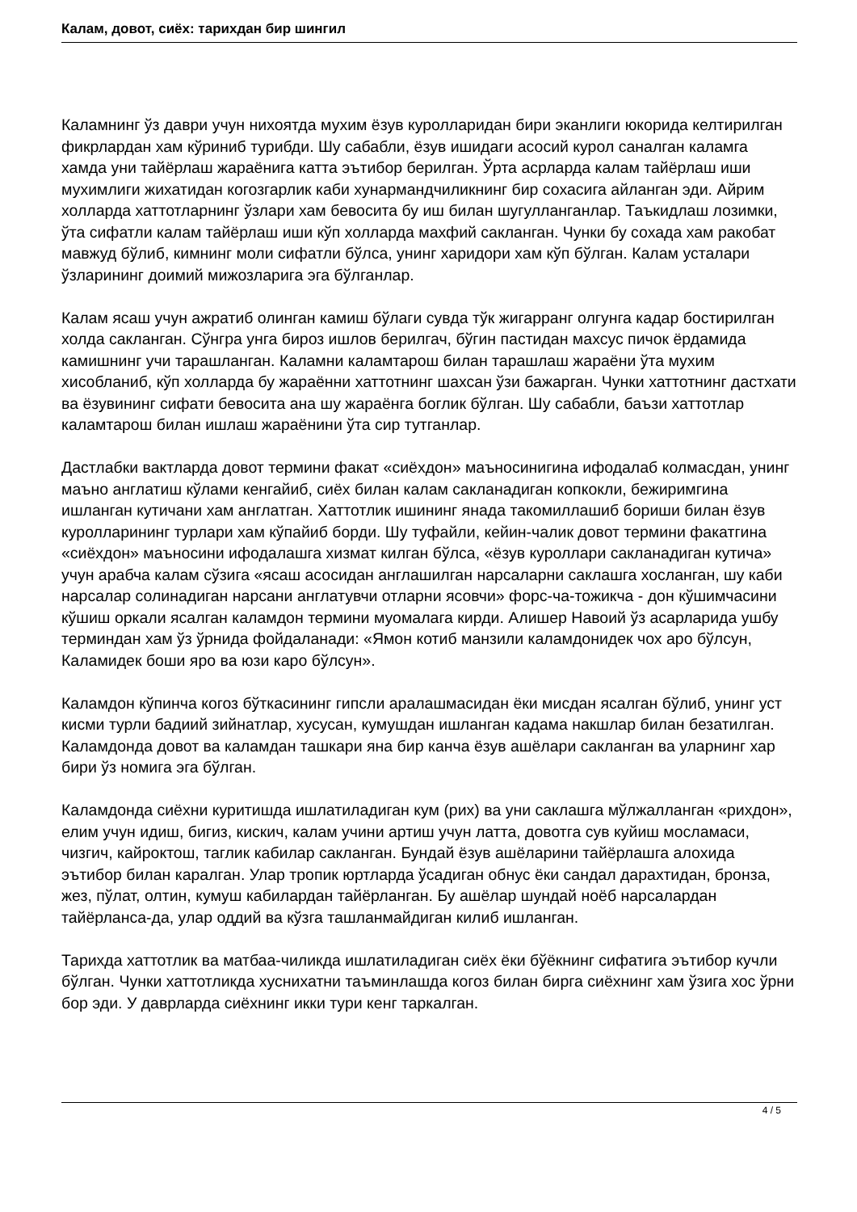Калам, довот, сиёх: тарихдан бир шингил
Каламнинг ўз даври учун нихоятда мухим ёзув куролларидан бири эканлиги юкорида келтирилган фикрлардан хам кўриниб турибди. Шу сабабли, ёзув ишидаги асосий курол саналган каламга хамда уни тайёрлаш жараёнига катта эътибор берилган. Ўрта асрларда калам тайёрлаш иши мухимлиги жихатидан когозгарлик каби хунармандчиликнинг бир сохасига айланган эди. Айрим холларда хаттотларнинг ўзлари хам бевосита бу иш билан шугулланганлар. Таъкидлаш лозимки, ўта сифатли калам тайёрлаш иши кўп холларда махфий сакланган. Чунки бу сохада хам ракобат мавжуд бўлиб, кимнинг моли сифатли бўлса, унинг харидори хам кўп бўлган. Калам усталари ўзларининг доимий мижозларига эга бўлганлар.
Калам ясаш учун ажратиб олинган камиш бўлаги сувда тўк жигарранг олгунга кадар бостирилган холда сакланган. Сўнгра унга бироз ишлов берилгач, бўгин пастидан махсус пичок ёрдамида камишнинг учи тарашланган. Каламни каламтарош билан тарашлаш жараёни ўта мухим хисобланиб, кўп холларда бу жараённи хаттотнинг шахсан ўзи бажарган. Чунки хаттотнинг дастхати ва ёзувининг сифати бевосита ана шу жараёнга боглик бўлган. Шу сабабли, баъзи хаттотлар каламтарош билан ишлаш жараёнини ўта сир тутганлар.
Дастлабки вактларда довот термини факат «сиёхдон» маъносинигина ифодалаб колмасдан, унинг маъно англатиш кўлами кенгайиб, сиёх билан калам сакланадиган копкокли, бежиримгина ишланган кутичани хам англатган. Хаттотлик ишининг янада такомиллашиб бориши билан ёзув куролларининг турлари хам кўпайиб борди. Шу туфайли, кейин-чалик довот термини факатгина «сиёхдон» маъносини ифодалашга хизмат килган бўлса, «ёзув куроллари сакланадиган кутича» учун арабча калам сўзига «ясаш асосидан англашилган нарсаларни саклашга хосланган, шу каби нарсалар солинадиган нарсани англатувчи отларни ясовчи» форс-ча-тожикча - дон кўшимчасини кўшиш оркали ясалган каламдон термини муомалага кирди. Алишер Навоий ўз асарларида ушбу терминдан хам ўз ўрнида фойдаланади: «Ямон котиб манзили каламдонидек чох аро бўлсун, Каламидек боши яро ва юзи каро бўлсун».
Каламдон кўпинча когоз бўткасининг гипсли аралашмасидан ёки мисдан ясалган бўлиб, унинг уст кисми турли бадиий зийнатлар, хусусан, кумушдан ишланган кадама накшлар билан безатилган. Каламдонда довот ва каламдан ташкари яна бир канча ёзув ашёлари сакланган ва уларнинг хар бири ўз номига эга бўлган.
Каламдонда сиёхни куритишда ишлатиладиган кум (рих) ва уни саклашга мўлжалланган «рихдон», елим учун идиш, бигиз, кискич, калам учини артиш учун латта, довотга сув куйиш мосламаси, чизгич, кайроктош, таглик кабилар сакланган. Бундай ёзув ашёларини тайёрлашга алохида эътибор билан каралган. Улар тропик юртларда ўсадиган обнус ёки сандал дарахтидан, бронза, жез, пўлат, олтин, кумуш кабилардан тайёрланган. Бу ашёлар шундай ноёб нарсалардан тайёрланса-да, улар оддий ва кўзга ташланмайдиган килиб ишланган.
Тарихда хаттотлик ва матбаа-чиликда ишлатиладиган сиёх ёки бўёкнинг сифатига эътибор кучли бўлган. Чунки хаттотликда хуснихатни таъминлашда когоз билан бирга сиёхнинг хам ўзига хос ўрни бор эди. У даврларда сиёхнинг икки тури кенг таркалган.
4 / 5